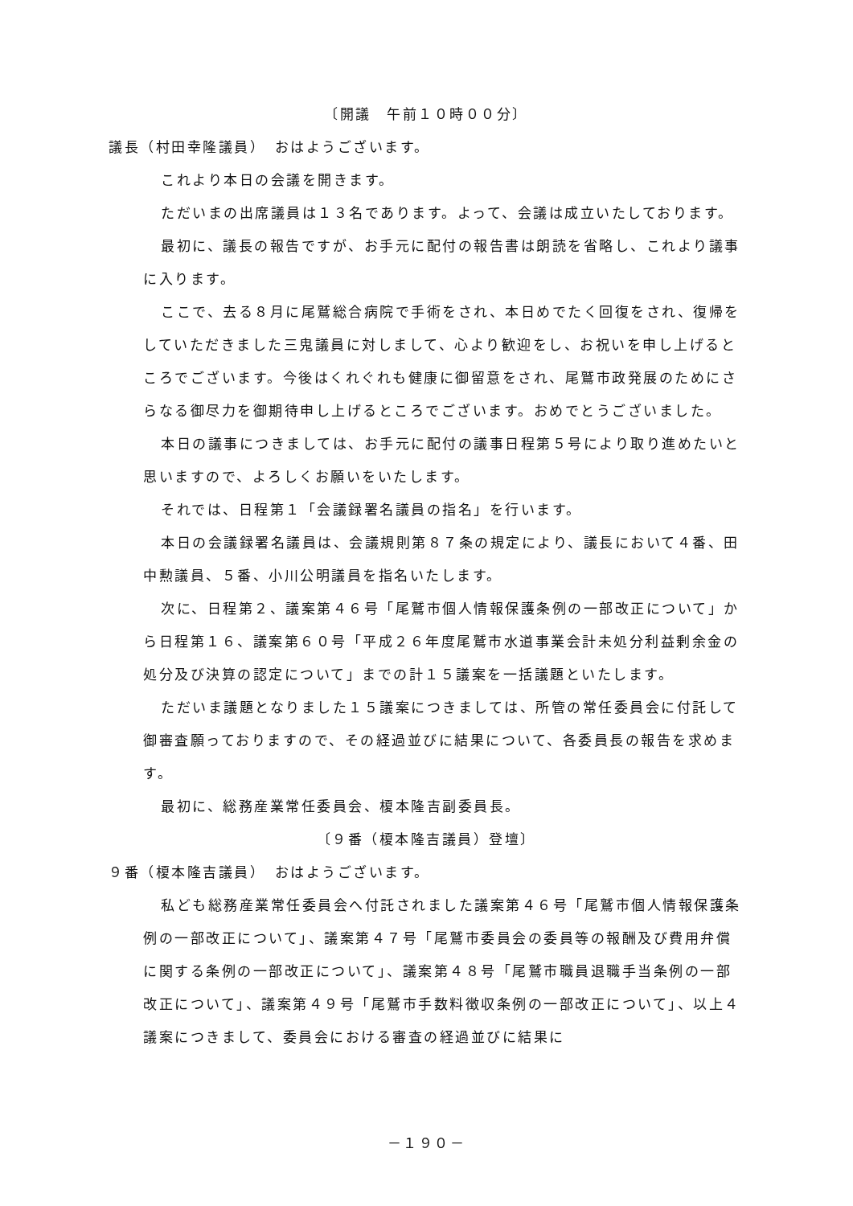〔開議　午前１０時００分〕
議長（村田幸隆議員）　おはようございます。
これより本日の会議を開きます。
ただいまの出席議員は１３名であります。よって、会議は成立いたしております。
最初に、議長の報告ですが、お手元に配付の報告書は朗読を省略し、これより議事に入ります。
ここで、去る８月に尾鷲総合病院で手術をされ、本日めでたく回復をされ、復帰をしていただきました三鬼議員に対しまして、心より歓迎をし、お祝いを申し上げるところでございます。今後はくれぐれも健康に御留意をされ、尾鷲市政発展のためにさらなる御尽力を御期待申し上げるところでございます。おめでとうございました。
本日の議事につきましては、お手元に配付の議事日程第５号により取り進めたいと思いますので、よろしくお願いをいたします。
それでは、日程第１「会議録署名議員の指名」を行います。
本日の会議録署名議員は、会議規則第８７条の規定により、議長において４番、田中勲議員、５番、小川公明議員を指名いたします。
次に、日程第２、議案第４６号「尾鷲市個人情報保護条例の一部改正について」から日程第１６、議案第６０号「平成２６年度尾鷲市水道事業会計未処分利益剰余金の処分及び決算の認定について」までの計１５議案を一括議題といたします。
ただいま議題となりました１５議案につきましては、所管の常任委員会に付託して御審査願っておりますので、その経過並びに結果について、各委員長の報告を求めます。
最初に、総務産業常任委員会、榎本隆吉副委員長。
〔９番（榎本隆吉議員）登壇〕
９番（榎本隆吉議員）　おはようございます。
私ども総務産業常任委員会へ付託されました議案第４６号「尾鷲市個人情報保護条例の一部改正について」、議案第４７号「尾鷲市委員会の委員等の報酬及び費用弁償に関する条例の一部改正について」、議案第４８号「尾鷲市職員退職手当条例の一部改正について」、議案第４９号「尾鷲市手数料徴収条例の一部改正について」、以上４議案につきまして、委員会における審査の経過並びに結果に
－１９０－